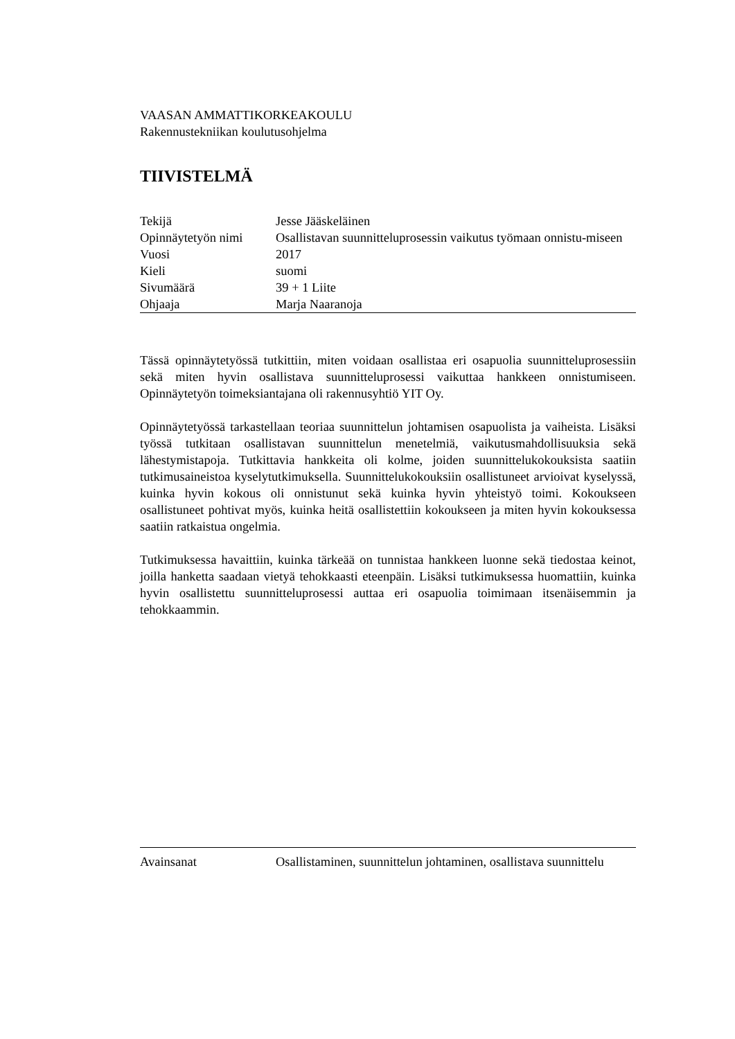VAASAN AMMATTIKORKEAKOULU
Rakennustekniikan koulutusohjelma
TIIVISTELMÄ
| Tekijä | Jesse Jääskeläinen |
| Opinnäytetyön nimi | Osallistavan suunnitteluprosessin vaikutus työmaan onnistu-miseen |
| Vuosi | 2017 |
| Kieli | suomi |
| Sivumäärä | 39 + 1 Liite |
| Ohjaaja | Marja Naaranoja |
Tässä opinnäytetyössä tutkittiin, miten voidaan osallistaa eri osapuolia suunnitteluprosessiin sekä miten hyvin osallistava suunnitteluprosessi vaikuttaa hankkeen onnistumiseen. Opinnäytetyön toimeksiantajana oli rakennusyhtiö YIT Oy.
Opinnäytetyössä tarkastellaan teoriaa suunnittelun johtamisen osapuolista ja vaiheista. Lisäksi työssä tutkitaan osallistavan suunnittelun menetelmiä, vaikutusmahdollisuuksia sekä lähestymistapoja. Tutkittavia hankkeita oli kolme, joiden suunnittelukokouksista saatiin tutkimusaineistoa kyselytutkimuksella. Suunnittelukokouksiin osallistuneet arvioivat kyselyssä, kuinka hyvin kokous oli onnistunut sekä kuinka hyvin yhteistyö toimi. Kokoukseen osallistuneet pohtivat myös, kuinka heitä osallistettiin kokoukseen ja miten hyvin kokouksessa saatiin ratkaistua ongelmia.
Tutkimuksessa havaittiin, kuinka tärkeää on tunnistaa hankkeen luonne sekä tiedostaa keinot, joilla hanketta saadaan vietyä tehokkaasti eteenpäin. Lisäksi tutkimuksessa huomattiin, kuinka hyvin osallistettu suunnitteluprosessi auttaa eri osapuolia toimimaan itsenäisemmin ja tehokkaammin.
| Avainsanat | Osallistaminen, suunnittelun johtaminen, osallistava suunnittelu |